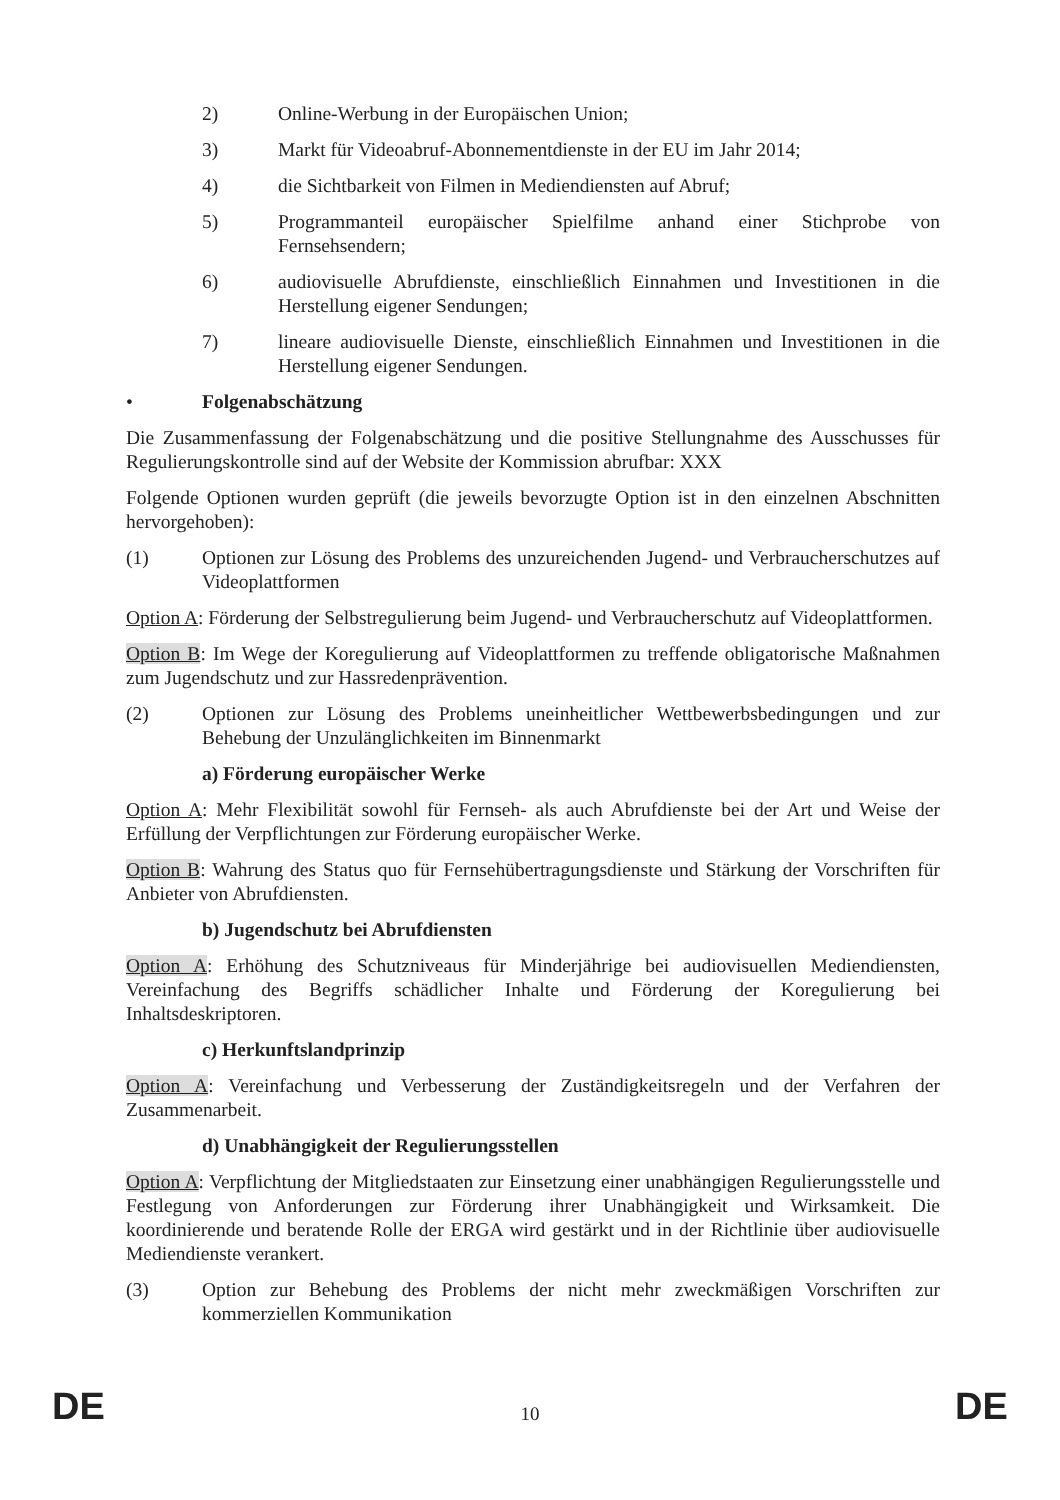2) Online-Werbung in der Europäischen Union;
3) Markt für Videoabruf-Abonnementdienste in der EU im Jahr 2014;
4) die Sichtbarkeit von Filmen in Mediendiensten auf Abruf;
5) Programmanteil europäischer Spielfilme anhand einer Stichprobe von Fernsehsendern;
6) audiovisuelle Abrufdienste, einschließlich Einnahmen und Investitionen in die Herstellung eigener Sendungen;
7) lineare audiovisuelle Dienste, einschließlich Einnahmen und Investitionen in die Herstellung eigener Sendungen.
• Folgenabschätzung
Die Zusammenfassung der Folgenabschätzung und die positive Stellungnahme des Ausschusses für Regulierungskontrolle sind auf der Website der Kommission abrufbar: XXX
Folgende Optionen wurden geprüft (die jeweils bevorzugte Option ist in den einzelnen Abschnitten hervorgehoben):
(1) Optionen zur Lösung des Problems des unzureichenden Jugend- und Verbraucherschutzes auf Videoplattformen
Option A: Förderung der Selbstregulierung beim Jugend- und Verbraucherschutz auf Videoplattformen.
Option B: Im Wege der Koregulierung auf Videoplattformen zu treffende obligatorische Maßnahmen zum Jugendschutz und zur Hassredenprävention.
(2) Optionen zur Lösung des Problems uneinheitlicher Wettbewerbsbedingungen und zur Behebung der Unzulänglichkeiten im Binnenmarkt
a) Förderung europäischer Werke
Option A: Mehr Flexibilität sowohl für Fernseh- als auch Abrufdienste bei der Art und Weise der Erfüllung der Verpflichtungen zur Förderung europäischer Werke.
Option B: Wahrung des Status quo für Fernsehübertragungsdienste und Stärkung der Vorschriften für Anbieter von Abrufdiensten.
b) Jugendschutz bei Abrufdiensten
Option A: Erhöhung des Schutzniveaus für Minderjährige bei audiovisuellen Mediendiensten, Vereinfachung des Begriffs schädlicher Inhalte und Förderung der Koregulierung bei Inhaltsdeskriptoren.
c) Herkunftslandprinzip
Option A: Vereinfachung und Verbesserung der Zuständigkeitsregeln und der Verfahren der Zusammenarbeit.
d) Unabhängigkeit der Regulierungsstellen
Option A: Verpflichtung der Mitgliedstaaten zur Einsetzung einer unabhängigen Regulierungsstelle und Festlegung von Anforderungen zur Förderung ihrer Unabhängigkeit und Wirksamkeit. Die koordinierende und beratende Rolle der ERGA wird gestärkt und in der Richtlinie über audiovisuelle Mediendienste verankert.
(3) Option zur Behebung des Problems der nicht mehr zweckmäßigen Vorschriften zur kommerziellen Kommunikation
DE
10
DE